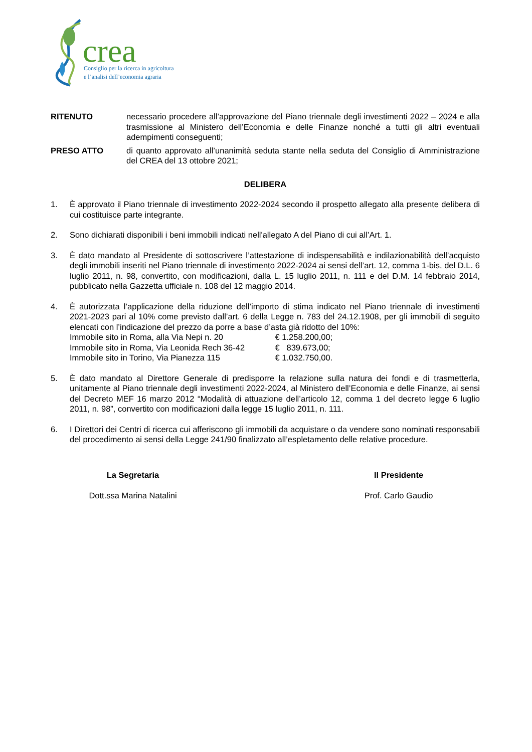crea
Consiglio per la ricerca in agricoltura
e l’analisi dell’economia agraria
RITENUTO necessario procedere all’approvazione del Piano triennale degli investimenti 2022 – 2024 e alla trasmissione al Ministero dell’Economia e delle Finanze nonché a tutti gli altri eventuali adempimenti conseguenti;
PRESO ATTO di quanto approvato all’unanimità seduta stante nella seduta del Consiglio di Amministrazione del CREA del 13 ottobre 2021;
DELIBERA
1. È approvato il Piano triennale di investimento 2022-2024 secondo il prospetto allegato alla presente delibera di cui costituisce parte integrante.
2. Sono dichiarati disponibili i beni immobili indicati nell'allegato A del Piano di cui all’Art. 1.
3. È dato mandato al Presidente di sottoscrivere l’attestazione di indispensabilità e indilazionabilità dell’acquisto degli immobili inseriti nel Piano triennale di investimento 2022-2024 ai sensi dell’art. 12, comma 1-bis, del D.L. 6 luglio 2011, n. 98, convertito, con modificazioni, dalla L. 15 luglio 2011, n. 111 e del D.M. 14 febbraio 2014, pubblicato nella Gazzetta ufficiale n. 108 del 12 maggio 2014.
4. È autorizzata l’applicazione della riduzione dell’importo di stima indicato nel Piano triennale di investimenti 2021-2023 pari al 10% come previsto dall’art. 6 della Legge n. 783 del 24.12.1908, per gli immobili di seguito elencati con l’indicazione del prezzo da porre a base d’asta già ridotto del 10%:
Immobile sito in Roma, alla Via Nepi n. 20 € 1.258.200,00;
Immobile sito in Roma, Via Leonida Rech 36-42 € 839.673,00;
Immobile sito in Torino, Via Pianezza 115 € 1.032.750,00.
5. È dato mandato al Direttore Generale di predisporre la relazione sulla natura dei fondi e di trasmetterla, unitamente al Piano triennale degli investimenti 2022-2024, al Ministero dell’Economia e delle Finanze, ai sensi del Decreto MEF 16 marzo 2012 “Modalità di attuazione dell’articolo 12, comma 1 del decreto legge 6 luglio 2011, n. 98”, convertito con modificazioni dalla legge 15 luglio 2011, n. 111.
6. I Direttori dei Centri di ricerca cui afferiscono gli immobili da acquistare o da vendere sono nominati responsabili del procedimento ai sensi della Legge 241/90 finalizzato all’espletamento delle relative procedure.
La Segretaria
Dott.ssa Marina Natalini
Il Presidente
Prof. Carlo Gaudio